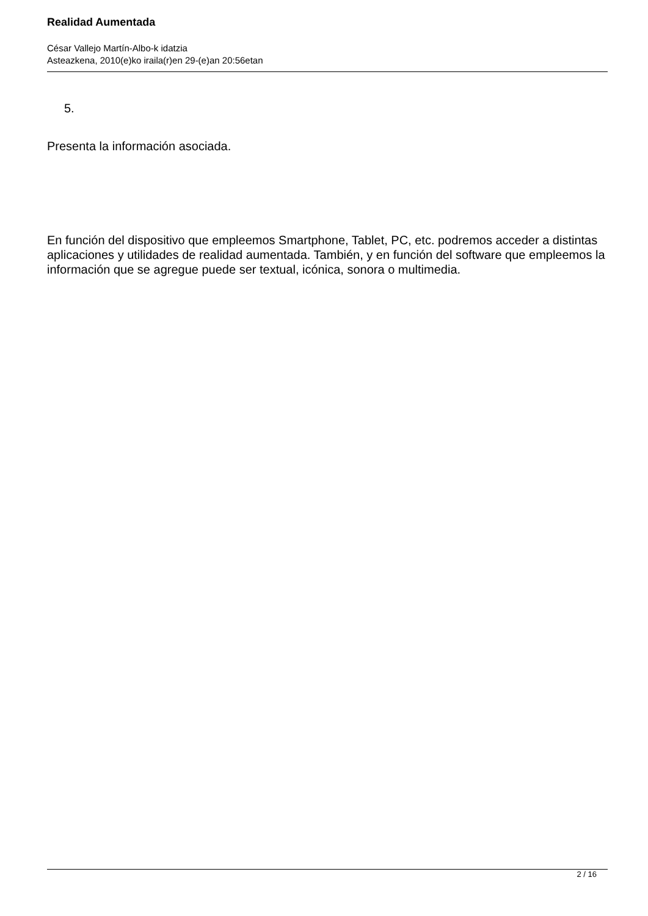Realidad Aumentada
César Vallejo Martín-Albo-k idatzia
Asteazkena, 2010(e)ko iraila(r)en 29-(e)an 20:56etan
5.
Presenta la información asociada.
En función del dispositivo que empleemos Smartphone, Tablet, PC, etc. podremos acceder a distintas aplicaciones y utilidades de realidad aumentada. También, y en función del software que empleemos la información que se agregue puede ser textual, icónica, sonora o multimedia.
2 / 16